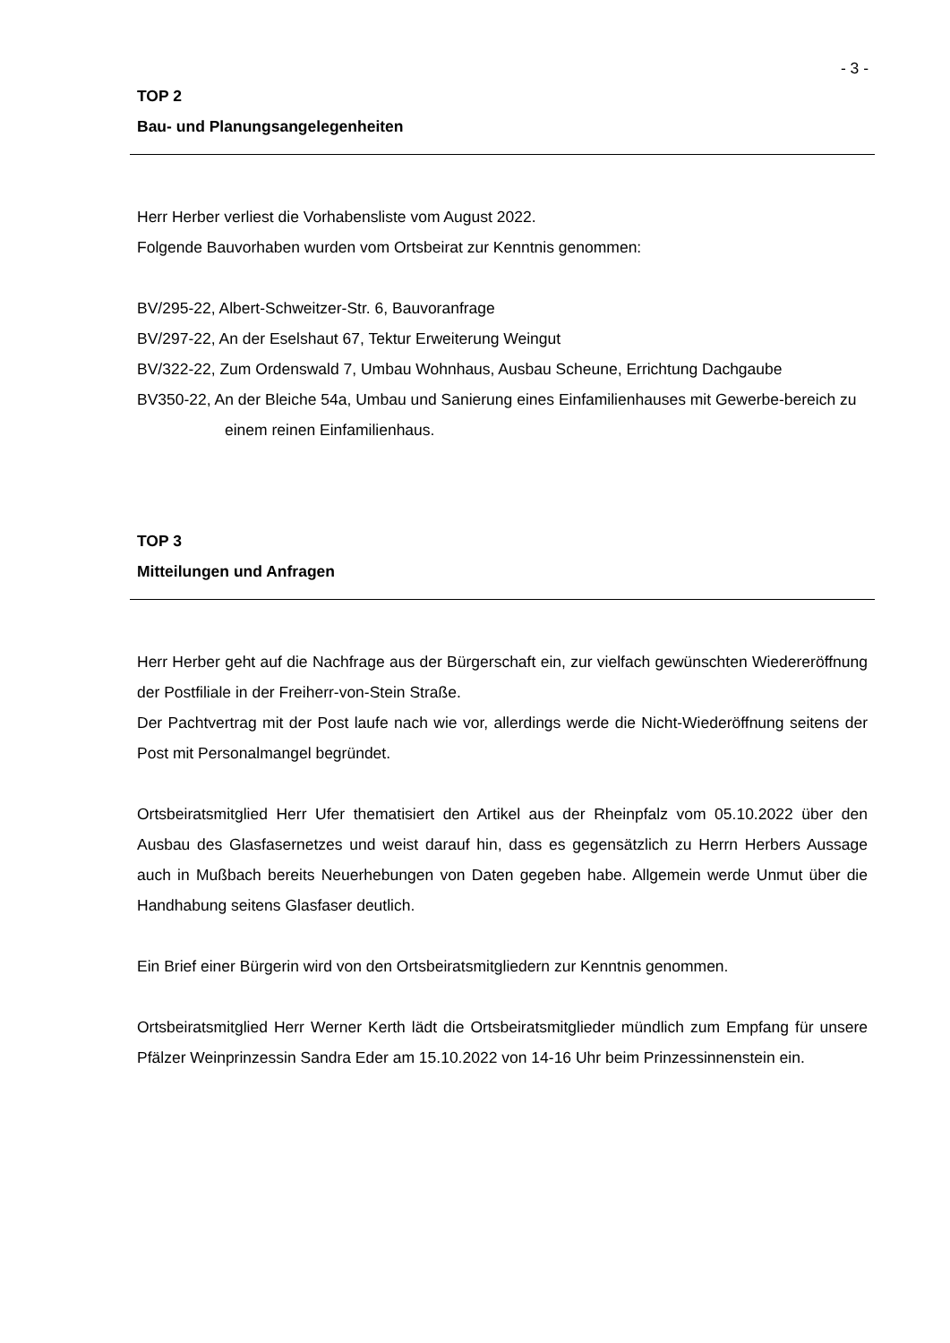- 3 -
TOP 2
Bau- und Planungsangelegenheiten
Herr Herber verliest die Vorhabensliste vom August 2022.
Folgende Bauvorhaben wurden vom Ortsbeirat zur Kenntnis genommen:
BV/295-22, Albert-Schweitzer-Str. 6, Bauvoranfrage
BV/297-22, An der Eselshaut 67, Tektur Erweiterung Weingut
BV/322-22, Zum Ordenswald 7, Umbau Wohnhaus, Ausbau Scheune, Errichtung Dachgaube
BV350-22, An der Bleiche 54a, Umbau und Sanierung eines Einfamilienhauses mit Gewerbe-bereich zu einem reinen Einfamilienhaus.
TOP 3
Mitteilungen und Anfragen
Herr Herber geht auf die Nachfrage aus der Bürgerschaft ein, zur vielfach gewünschten Wiedereröffnung der Postfiliale in der Freiherr-von-Stein Straße.
Der Pachtvertrag mit der Post laufe nach wie vor, allerdings werde die Nicht-Wiederöffnung seitens der Post mit Personalmangel begründet.
Ortsbeiratsmitglied Herr Ufer thematisiert den Artikel aus der Rheinpfalz vom 05.10.2022 über den Ausbau des Glasfasernetzes und weist darauf hin, dass es gegensätzlich zu Herrn Herbers Aussage auch in Mußbach bereits Neuerhebungen von Daten gegeben habe. Allgemein werde Unmut über die Handhabung seitens Glasfaser deutlich.
Ein Brief einer Bürgerin wird von den Ortsbeiratsmitgliedern zur Kenntnis genommen.
Ortsbeiratsmitglied Herr Werner Kerth lädt die Ortsbeiratsmitglieder mündlich zum Empfang für unsere Pfälzer Weinprinzessin Sandra Eder am 15.10.2022 von 14-16 Uhr beim Prinzessinnenstein ein.